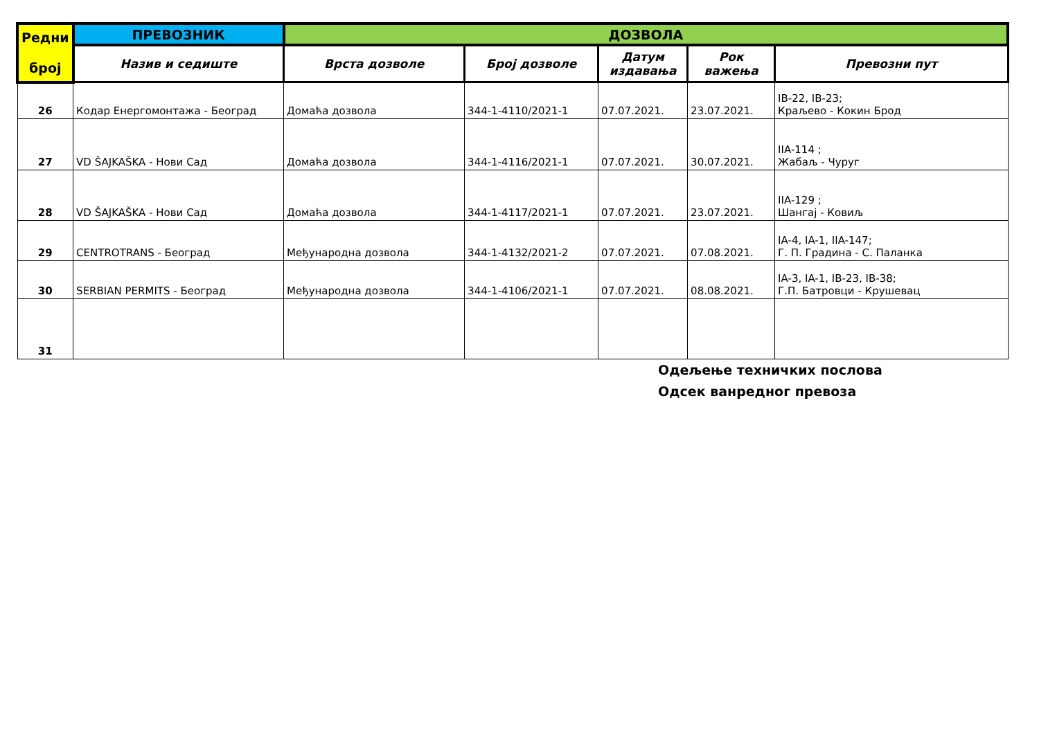| Редни број | ПРЕВОЗНИК | ДОЗВОЛА | | | | |
| --- | --- | --- | --- | --- | --- | --- |
| | Назив и седиште | Врста дозволе | Број дозволе | Датум издавања | Рок важења | Превозни пут |
| 26 | Кодар Енергомонтажа - Београд | Домаћа дозвола | 344-1-4110/2021-1 | 07.07.2021. | 23.07.2021. | IB-22, IB-23; Краљево - Кокин Брод |
| 27 | VD ŠAJKAŠKA - Нови Сад | Домаћа дозвола | 344-1-4116/2021-1 | 07.07.2021. | 30.07.2021. | IIA-114 ; Жабаљ - Чуруг |
| 28 | VD ŠAJKAŠKA - Нови Сад | Домаћа дозвола | 344-1-4117/2021-1 | 07.07.2021. | 23.07.2021. | IIA-129 ; Шангај - Ковиљ |
| 29 | CENTROTRANS - Београд | Међународна дозвола | 344-1-4132/2021-2 | 07.07.2021. | 07.08.2021. | IA-4, IA-1, IIA-147; Г. П. Градина - С. Паланка |
| 30 | SERBIAN PERMITS - Београд | Међународна дозвола | 344-1-4106/2021-1 | 07.07.2021. | 08.08.2021. | IA-3, IA-1, IB-23, IB-38; Г.П. Батровци - Крушевац |
| 31 | | | | | | |
Одељење техничких послова
Одсек ванредног превоза